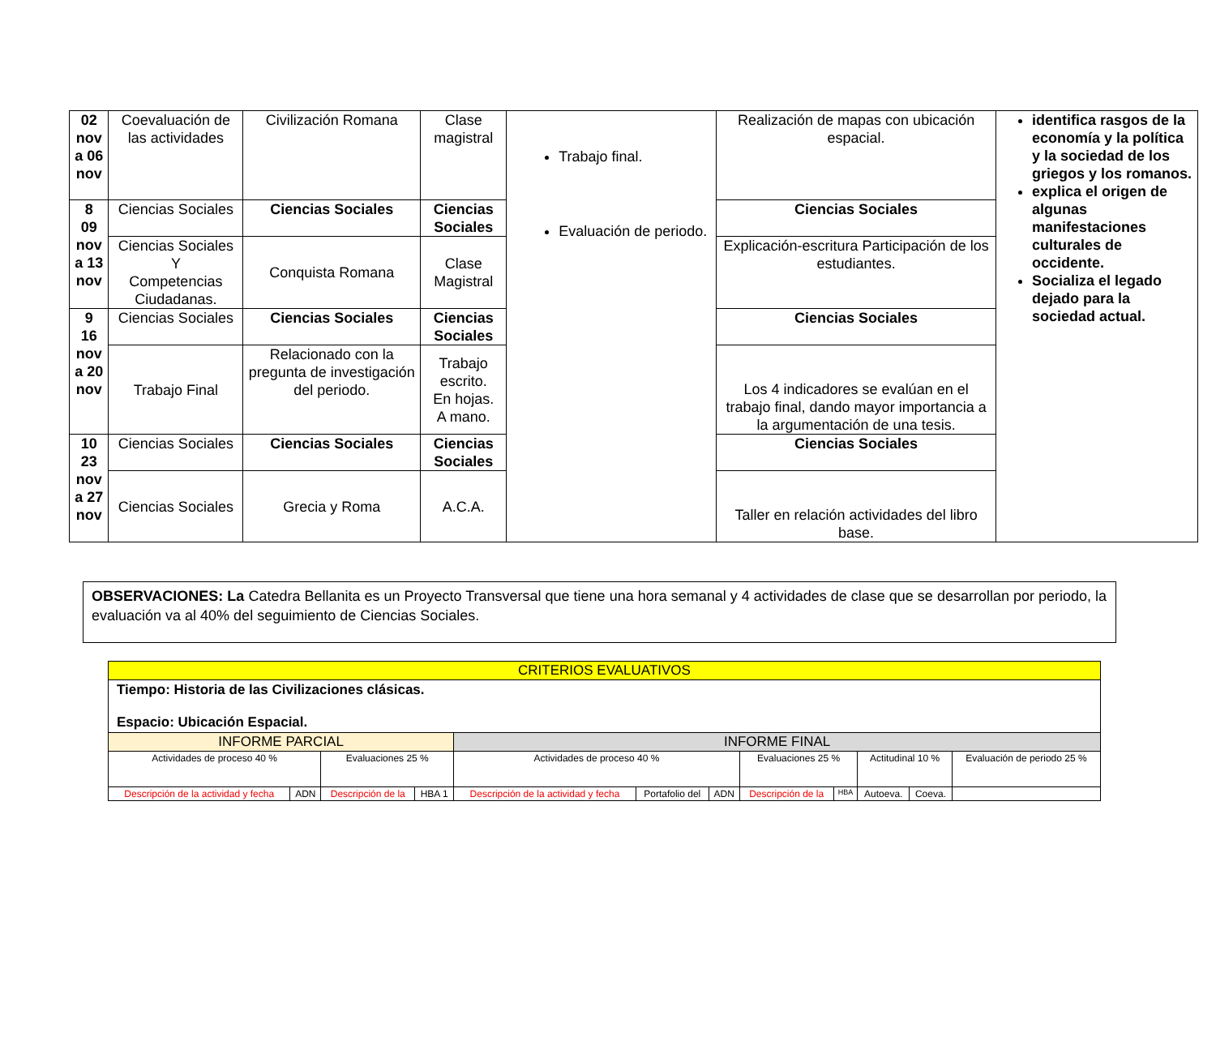| 02 nov a 06 nov | Coevaluación de las actividades | Civilización Romana | Clase magistral | Trabajo final. Evaluación de periodo. | Realización de mapas con ubicación espacial. | identifica rasgos de la economía y la política y la sociedad de los griegos y los romanos. explica el origen de algunas manifestaciones culturales de occidente. Socializa el legado dejado para la sociedad actual. |
| 8 09 nov a 13 nov | Ciencias Sociales | Ciencias Sociales | Ciencias Sociales | | Ciencias Sociales | |
| | Ciencias Sociales Y Competencias Ciudadanas. | Conquista Romana | Clase Magistral | | Explicación-escritura Participación de los estudiantes. | |
| 9 16 nov a 20 nov | Ciencias Sociales | Ciencias Sociales | Ciencias Sociales | | Ciencias Sociales | |
| | Trabajo Final | Relacionado con la pregunta de investigación del periodo. | Trabajo escrito. En hojas. A mano. | | Los 4 indicadores se evalúan en el trabajo final, dando mayor importancia a la argumentación de una tesis. | |
| 10 23 nov a 27 nov | Ciencias Sociales | Ciencias Sociales | Ciencias Sociales | | Ciencias Sociales | |
| | Ciencias Sociales | Grecia y Roma | A.C.A. | | Taller en relación actividades del libro base. | |
OBSERVACIONES: La Catedra Bellanita es un Proyecto Transversal que tiene una hora semanal y 4 actividades de clase que se desarrollan por periodo, la evaluación va al 40% del seguimiento de Ciencias Sociales.
| CRITERIOS EVALUATIVOS | | | | | | | | | | | |
| Tiempo: Historia de las Civilizaciones clásicas. Espacio: Ubicación Espacial. | | | | | | | | | | | |
| INFORME PARCIAL | | | | INFORME FINAL | | | | | | | |
| Actividades de proceso 40 % | | Evaluaciones 25 % | | Actividades de proceso 40 % | | | Evaluaciones 25 % | | Actitudinal 10 % | | Evaluación de periodo 25 % |
| Descripción de la actividad y fecha | ADN | Descripción de la | HBA 1 | Descripción de la actividad y fecha | Portafolio del | ADN | Descripción de la | HBA | Autoeva. | Coeva. | |